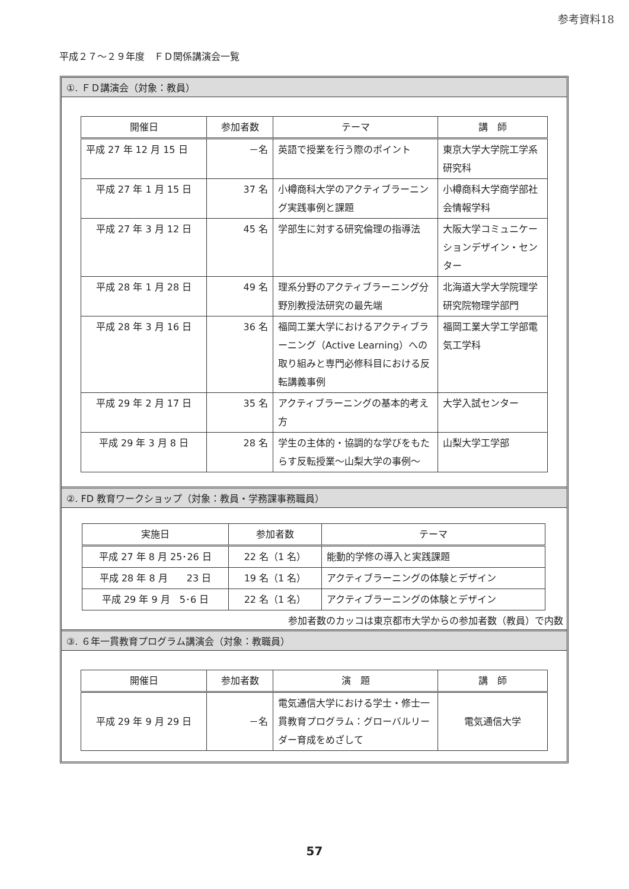参考資料18
平成２７～２９年度　ＦＤ関係講演会一覧
①. ＦＤ講演会（対象：教員）
| 開催日 | 参加者数 | テーマ | 講 師 |
| --- | --- | --- | --- |
| 平成 27 年 12 月 15 日 | －名 | 英語で授業を行う際のポイント | 東京大学大学院工学系研究科 |
| 平成 27 年 1 月 15 日 | 37 名 | 小樽商科大学のアクティブラーニング実践事例と課題 | 小樽商科大学商学部社会情報学科 |
| 平成 27 年 3 月 12 日 | 45 名 | 学部生に対する研究倫理の指導法 | 大阪大学コミュニケーションデザイン・センター |
| 平成 28 年 1 月 28 日 | 49 名 | 理系分野のアクティブラーニング分野別教授法研究の最先端 | 北海道大学大学院理学研究院物理学部門 |
| 平成 28 年 3 月 16 日 | 36 名 | 福岡工業大学におけるアクティブラーニング（Active Learning）への取り組みと専門必修科目における反転講義事例 | 福岡工業大学工学部電気工学科 |
| 平成 29 年 2 月 17 日 | 35 名 | アクティブラーニングの基本的考え方 | 大学入試センター |
| 平成 29 年 3 月 8 日 | 28 名 | 学生の主体的・協調的な学びをもたらす反転授業～山梨大学の事例～ | 山梨大学工学部 |
②. FD 教育ワークショップ（対象：教員・学務課事務職員）
| 実施日 | 参加者数 | テーマ |
| --- | --- | --- |
| 平成 27 年 8 月 25･26 日 | 22 名（1 名） | 能動的学修の導入と実践課題 |
| 平成 28 年 8 月 23 日 | 19 名（1 名） | アクティブラーニングの体験とデザイン |
| 平成 29 年 9 月 5･6 日 | 22 名（1 名） | アクティブラーニングの体験とデザイン |
参加者数のカッコは東京都市大学からの参加者数（教員）で内数
③. ６年一貫教育プログラム講演会（対象：教職員）
| 開催日 | 参加者数 | 演 題 | 講 師 |
| --- | --- | --- | --- |
| 平成 29 年 9 月 29 日 | －名 | 電気通信大学における学士・修士一貫教育プログラム：グローバルリーダー育成をめざして | 電気通信大学 |
57